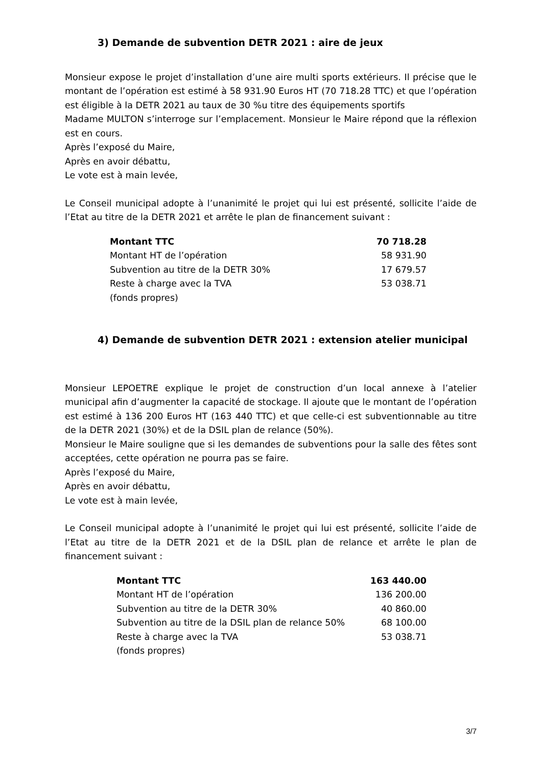3) Demande de subvention DETR 2021 : aire de jeux
Monsieur expose le projet d’installation d’une aire multi sports extérieurs. Il précise que le montant de l’opération est estimé à 58 931.90 Euros HT (70 718.28 TTC) et que l’opération est éligible à la DETR 2021 au taux de 30 %u titre des équipements sportifs
Madame MULTON s’interroge sur l’emplacement. Monsieur le Maire répond que la réflexion est en cours.
Après l’exposé du Maire,
Après en avoir débattu,
Le vote est à main levée,
Le Conseil municipal adopte à l’unanimité le projet qui lui est présenté, sollicite l’aide de l’Etat au titre de la DETR 2021 et arrête le plan de financement suivant :
| Montant TTC | 70 718.28 |
| Montant HT de l’opération | 58 931.90 |
| Subvention au titre de la DETR 30% | 17 679.57 |
| Reste à charge avec la TVA | 53 038.71 |
| (fonds propres) | |
4) Demande de subvention DETR 2021 : extension atelier municipal
Monsieur LEPOETRE explique le projet de construction d’un local annexe à l’atelier municipal afin d’augmenter la capacité de stockage. Il ajoute que le montant de l’opération est estimé à 136 200 Euros HT (163 440 TTC) et que celle-ci est subventionnable au titre de la DETR 2021 (30%) et de la DSIL plan de relance (50%).
Monsieur le Maire souligne que si les demandes de subventions pour la salle des fêtes sont acceptées, cette opération ne pourra pas se faire.
Après l’exposé du Maire,
Après en avoir débattu,
Le vote est à main levée,
Le Conseil municipal adopte à l’unanimité le projet qui lui est présenté, sollicite l’aide de l’Etat au titre de la DETR 2021 et de la DSIL plan de relance et arrête le plan de financement suivant :
| Montant TTC | 163 440.00 |
| Montant HT de l’opération | 136 200.00 |
| Subvention au titre de la DETR 30% | 40 860.00 |
| Subvention au titre de la DSIL plan de relance 50% | 68 100.00 |
| Reste à charge avec la TVA | 53 038.71 |
| (fonds propres) | |
3/7